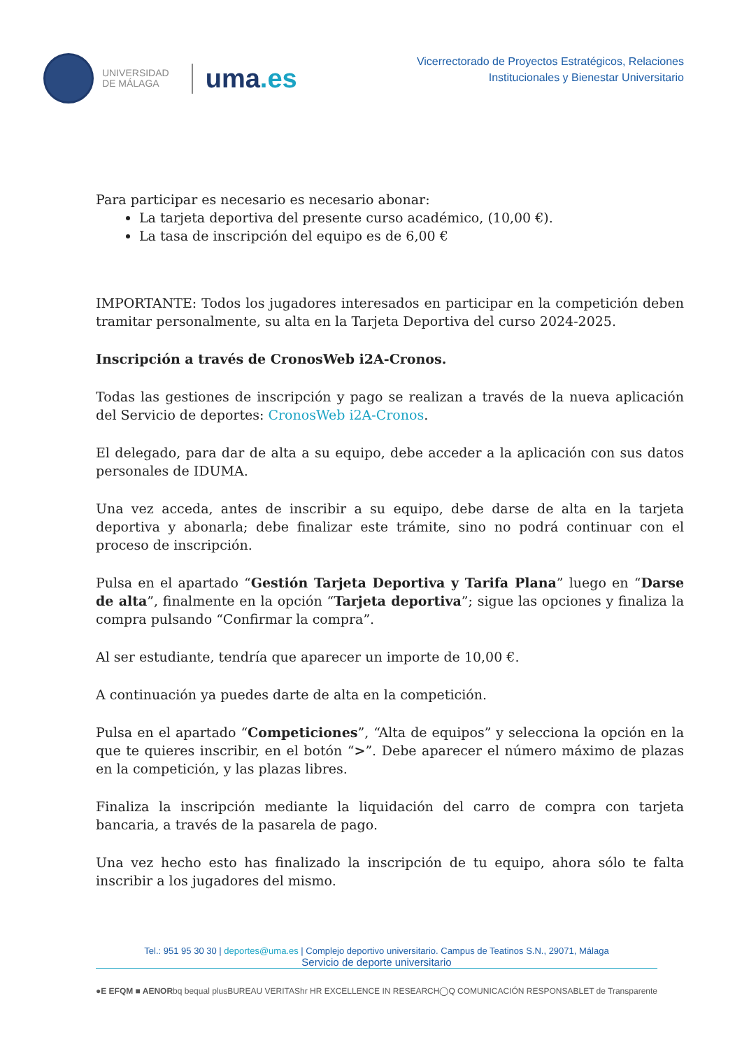UNIVERSIDAD
DE MÁLAGA
uma.es
Vicerrectorado de Proyectos Estratégicos, Relaciones
Institucionales y Bienestar Universitario
Para participar es necesario es necesario abonar:
La tarjeta deportiva del presente curso académico, (10,00 €).
La tasa de inscripción del equipo es de 6,00 €
IMPORTANTE: Todos los jugadores interesados en participar en la competición deben tramitar personalmente, su alta en la Tarjeta Deportiva del curso 2024-2025.
Inscripción a través de CronosWeb i2A-Cronos.
Todas las gestiones de inscripción y pago se realizan a través de la nueva aplicación del Servicio de deportes: CronosWeb i2A-Cronos.
El delegado, para dar de alta a su equipo, debe acceder a la aplicación con sus datos personales de IDUMA.
Una vez acceda, antes de inscribir a su equipo, debe darse de alta en la tarjeta deportiva y abonarla; debe finalizar este trámite, sino no podrá continuar con el proceso de inscripción.
Pulsa en el apartado “Gestión Tarjeta Deportiva y Tarifa Plana” luego en “Darse de alta”, finalmente en la opción “Tarjeta deportiva”; sigue las opciones y finaliza la compra pulsando “Confirmar la compra”.
Al ser estudiante, tendría que aparecer un importe de 10,00 €.
A continuación ya puedes darte de alta en la competición.
Pulsa en el apartado “Competiciones”, “Alta de equipos” y selecciona la opción en la que te quieres inscribir, en el botón “>”. Debe aparecer el número máximo de plazas en la competición, y las plazas libres.
Finaliza la inscripción mediante la liquidación del carro de compra con tarjeta bancaria, a través de la pasarela de pago.
Una vez hecho esto has finalizado la inscripción de tu equipo, ahora sólo te falta inscribir a los jugadores del mismo.
Tel.: 951 95 30 30 | deportes@uma.es | Complejo deportivo universitario. Campus de Teatinos S.N., 29071, Málaga
Servicio de deporte universitario
● E EFQM ■ AENOR bq bequal plus BUREAU VERITAS hr HR EXCELLENCE IN RESEARCH ◯ Q COMUNICACIÓN RESPONSABLE T de Transparente